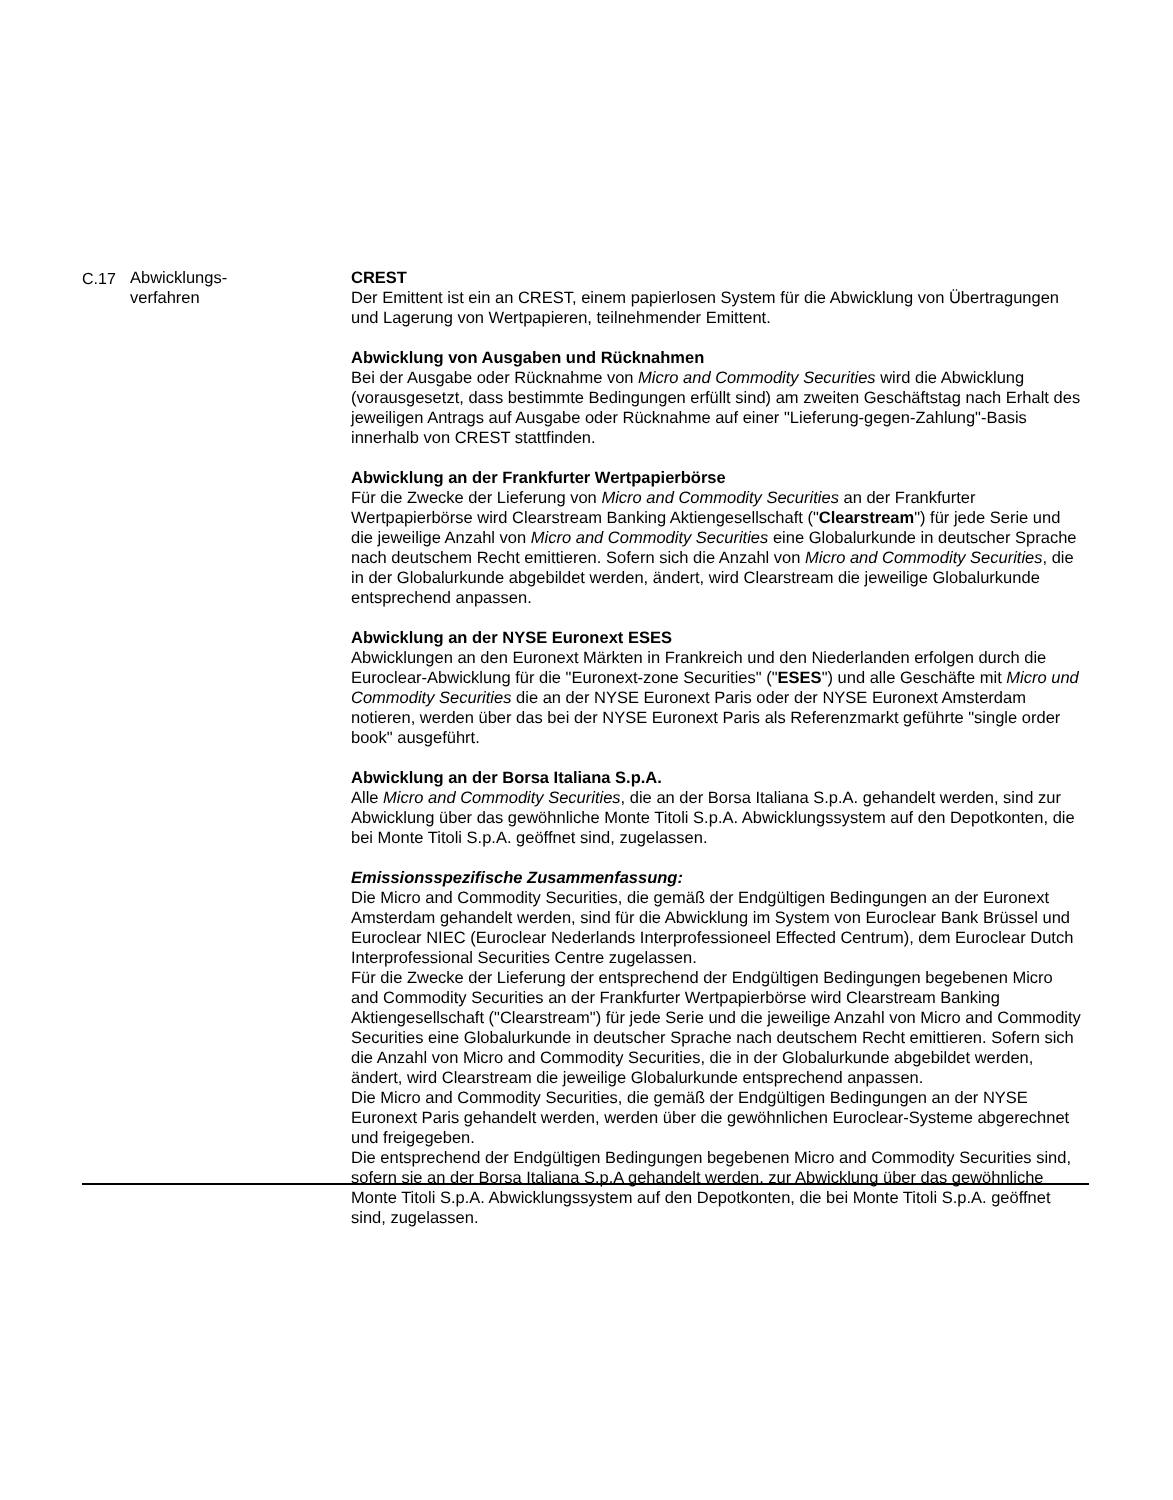| C.17 | Abwicklungs- verfahren | CREST Der Emittent ist ein an CREST, einem papierlosen System für die Abwicklung von Übertragungen und Lagerung von Wertpapieren, teilnehmender Emittent. Abwicklung von Ausgaben und Rücknahmen Bei der Ausgabe oder Rücknahme von Micro and Commodity Securities wird die Abwicklung (vorausgesetzt, dass bestimmte Bedingungen erfüllt sind) am zweiten Geschäftstag nach Erhalt des jeweiligen Antrags auf Ausgabe oder Rücknahme auf einer "Lieferung-gegen-Zahlung"-Basis innerhalb von CREST stattfinden. Abwicklung an der Frankfurter Wertpapierbörse Für die Zwecke der Lieferung von Micro and Commodity Securities an der Frankfurter Wertpapierbörse wird Clearstream Banking Aktiengesellschaft (" Clearstream ") für jede Serie und die jeweilige Anzahl von Micro and Commodity Securities eine Globalurkunde in deutscher Sprache nach deutschem Recht emittieren. Sofern sich die Anzahl von Micro and Commodity Securities , die in der Globalurkunde abgebildet werden, ändert, wird Clearstream die jeweilige Globalurkunde entsprechend anpassen. Abwicklung an der NYSE Euronext ESES Abwicklungen an den Euronext Märkten in Frankreich und den Niederlanden erfolgen durch die Euroclear-Abwicklung für die "Euronext-zone Securities" (" ESES ") und alle Geschäfte mit Micro und Commodity Securities die an der NYSE Euronext Paris oder der NYSE Euronext Amsterdam notieren, werden über das bei der NYSE Euronext Paris als Referenzmarkt geführte "single order book" ausgeführt. Abwicklung an der Borsa Italiana S.p.A. Alle Micro and Commodity Securities , die an der Borsa Italiana S.p.A. gehandelt werden, sind zur Abwicklung über das gewöhnliche Monte Titoli S.p.A. Abwicklungssystem auf den Depotkonten, die bei Monte Titoli S.p.A. geöffnet sind, zugelassen. Emissionsspezifische Zusammenfassung: Die Micro and Commodity Securities, die gemäß der Endgültigen Bedingungen an der Euronext Amsterdam gehandelt werden, sind für die Abwicklung im System von Euroclear Bank Brüssel und Euroclear NIEC (Euroclear Nederlands Interprofessioneel Effected Centrum), dem Euroclear Dutch Interprofessional Securities Centre zugelassen. Für die Zwecke der Lieferung der entsprechend der Endgültigen Bedingungen begebenen Micro and Commodity Securities an der Frankfurter Wertpapierbörse wird Clearstream Banking Aktiengesellschaft ("Clearstream") für jede Serie und die jeweilige Anzahl von Micro and Commodity Securities eine Globalurkunde in deutscher Sprache nach deutschem Recht emittieren. Sofern sich die Anzahl von Micro and Commodity Securities, die in der Globalurkunde abgebildet werden, ändert, wird Clearstream die jeweilige Globalurkunde entsprechend anpassen. Die Micro and Commodity Securities, die gemäß der Endgültigen Bedingungen an der NYSE Euronext Paris gehandelt werden, werden über die gewöhnlichen Euroclear-Systeme abgerechnet und freigegeben. Die entsprechend der Endgültigen Bedingungen begebenen Micro and Commodity Securities sind, sofern sie an der Borsa Italiana S.p.A gehandelt werden, zur Abwicklung über das gewöhnliche Monte Titoli S.p.A. Abwicklungssystem auf den Depotkonten, die bei Monte Titoli S.p.A. geöffnet sind, zugelassen. |